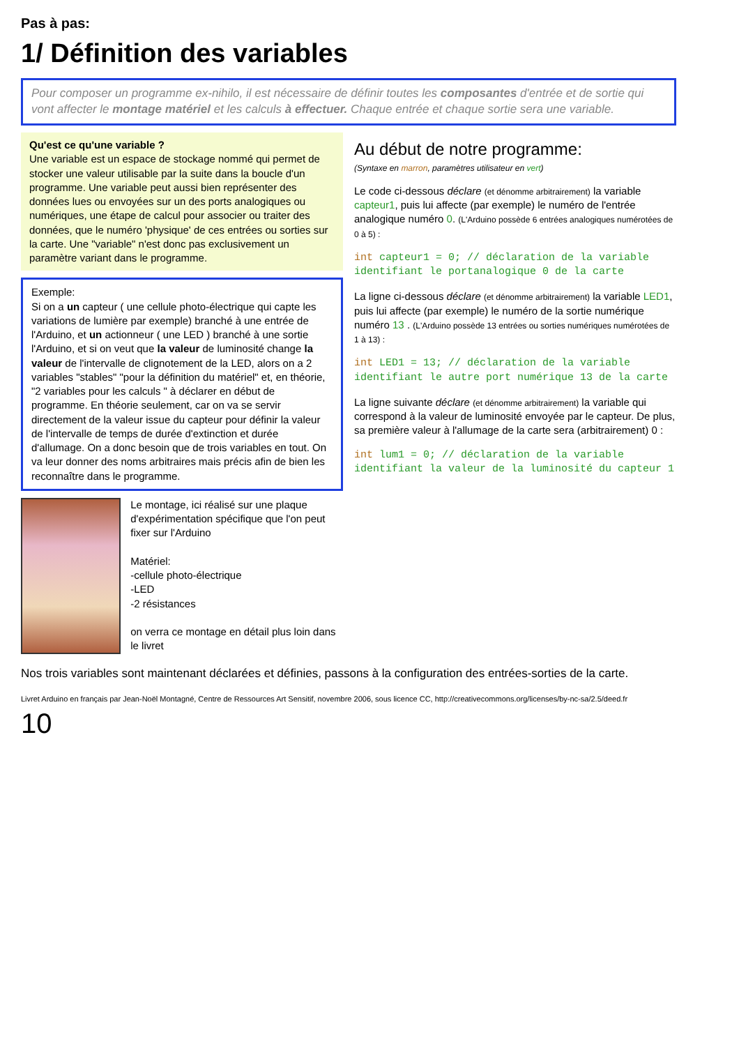Pas à pas:
1/ Définition des variables
Pour composer un programme ex-nihilo, il est nécessaire de définir toutes les composantes d'entrée et de sortie qui vont affecter le montage matériel et les calculs à effectuer. Chaque entrée et chaque sortie sera une variable.
Qu'est ce qu'une variable ?
Une variable est un espace de stockage nommé qui permet de stocker une valeur utilisable par la suite dans la boucle d'un programme. Une variable peut aussi bien représenter des données lues ou envoyées sur un des ports analogiques ou numériques, une étape de calcul pour associer ou traiter des données, que le numéro 'physique' de ces entrées ou sorties sur la carte. Une "variable" n'est donc pas exclusivement un paramètre variant dans le programme.
Exemple:
Si on a un capteur ( une cellule photo-électrique qui capte les variations de lumière par exemple) branché à une entrée de l'Arduino, et un actionneur ( une LED ) branché à une sortie l'Arduino, et si on veut que la valeur de luminosité change la valeur de l'intervalle de clignotement de la LED, alors on a 2 variables "stables" "pour la définition du matériel" et, en théorie, "2 variables pour les calculs " à déclarer en début de programme. En théorie seulement, car on va se servir directement de la valeur issue du capteur pour définir la valeur de l'intervalle de temps de durée d'extinction et durée d'allumage. On a donc besoin que de trois variables en tout. On va leur donner des noms arbitraires mais précis afin de bien les reconnaître dans le programme.
Le montage, ici réalisé sur une plaque d'expérimentation spécifique que l'on peut fixer sur l'Arduino
Matériel:
-cellule photo-électrique
-LED
-2 résistances
on verra ce montage en détail plus loin dans le livret
Au début de notre programme:
(Syntaxe en marron, paramètres utilisateur en vert)
Le code ci-dessous déclare (et dénomme arbitrairement) la variable capteur1, puis lui affecte (par exemple) le numéro de l'entrée analogique numéro 0. (L'Arduino possède 6 entrées analogiques numérotées de 0 à 5) :
int capteur1 = 0; // déclaration de la variable identifiant le portanalogique 0 de la carte
La ligne ci-dessous déclare (et dénomme arbitrairement) la variable LED1, puis lui affecte (par exemple) le numéro de la sortie numérique numéro 13 . (L'Arduino possède 13 entrées ou sorties numériques numérotées de 1 à 13) :
int LED1 = 13; // déclaration de la variable identifiant le autre port numérique 13 de la carte
La ligne suivante déclare (et dénomme arbitrairement) la variable qui correspond à la valeur de luminosité envoyée par le capteur. De plus, sa première valeur à l'allumage de la carte sera (arbitrairement) 0 :
int lum1 = 0; // déclaration de la variable identifiant la valeur de la luminosité du capteur 1
Nos trois variables sont maintenant déclarées et définies, passons à la configuration des entrées-sorties de la carte.
Livret Arduino en français par Jean-Noël Montagné, Centre de Ressources Art Sensitif, novembre 2006, sous licence CC, http://creativecommons.org/licenses/by-nc-sa/2.5/deed.fr
10